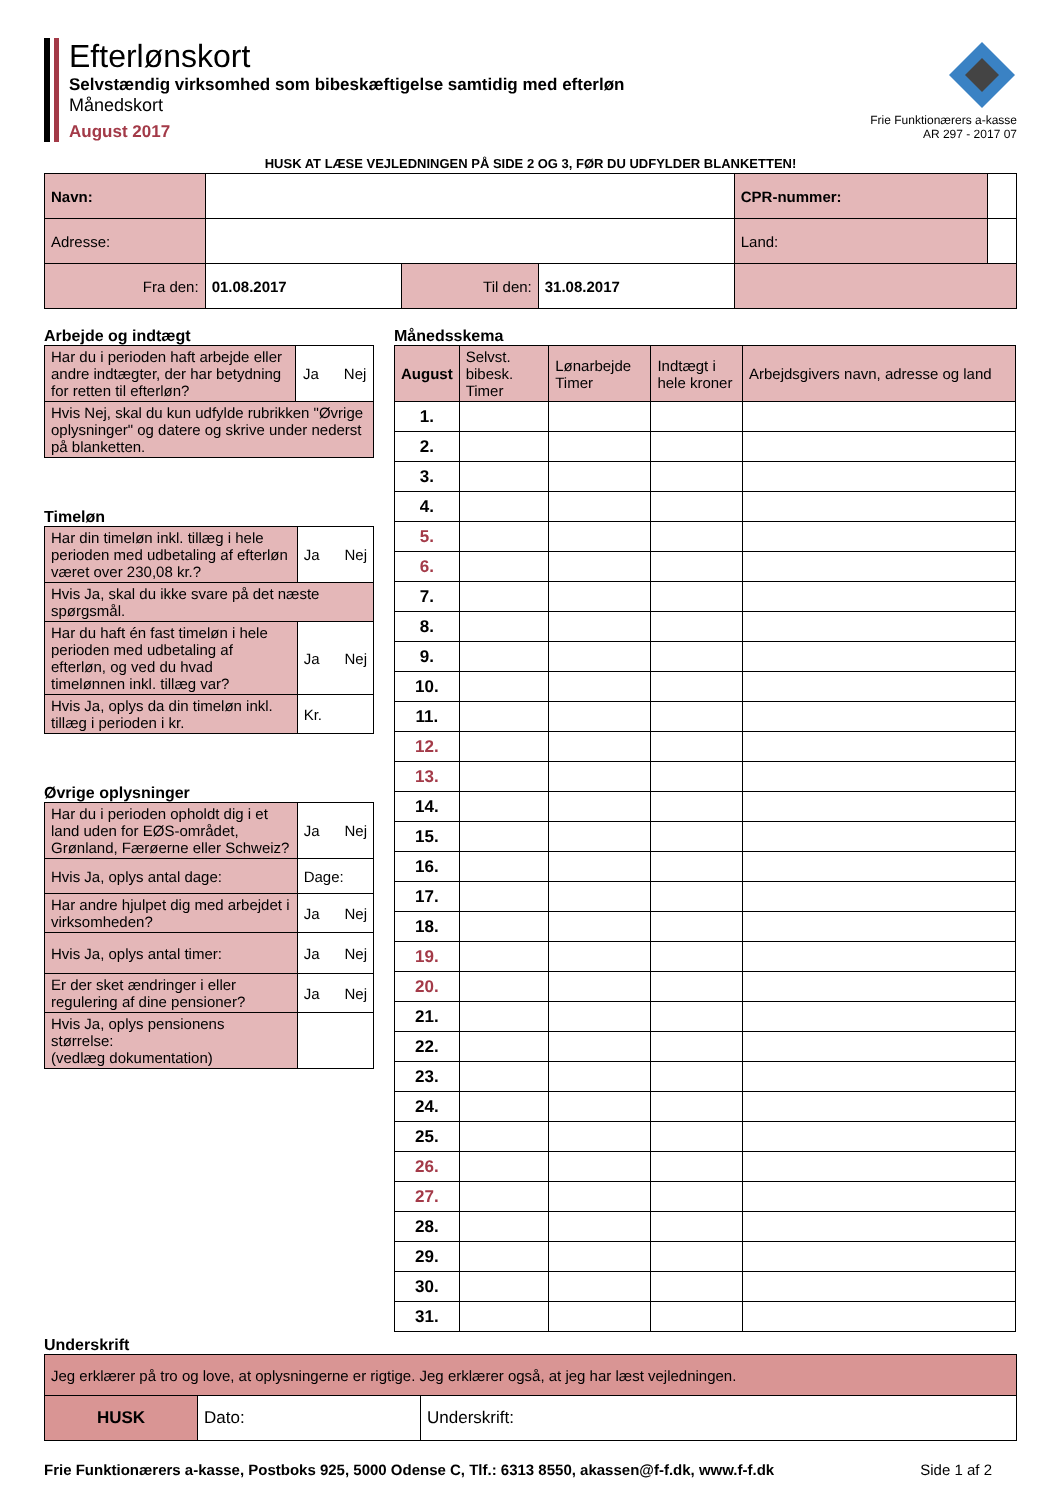Efterlønskort
Selvstændig virksomhed som bibeskæftigelse samtidig med efterløn
Månedskort
August 2017
Frie Funktionærers a-kasse
AR 297 - 2017 07
HUSK AT LÆSE VEJLEDNINGEN PÅ SIDE 2 OG 3, FØR DU UDFYLDER BLANKETTEN!
| Navn: | | | | CPR-nummer: | |
| Adresse: | | | | Land: | |
| Fra den: | 01.08.2017 | Til den: | 31.08.2017 | | |
Arbejde og indtægt
| Har du i perioden haft arbejde eller andre indtægter, der har betydning for retten til efterløn? | Ja Nej |
| Hvis Nej, skal du kun udfylde rubrikken "Øvrige oplysninger" og datere og skrive under nederst på blanketten. | |
Timeløn
| Har din timeløn inkl. tillæg i hele perioden med udbetaling af efterløn været over 230,08 kr.? | Ja Nej |
| Hvis Ja, skal du ikke svare på det næste spørgsmål. | |
| Har du haft én fast timeløn i hele perioden med udbetaling af efterløn, og ved du hvad timelønnen inkl. tillæg var? | Ja Nej |
| Hvis Ja, oplys da din timeløn inkl. tillæg i perioden i kr. | Kr. |
Øvrige oplysninger
| Har du i perioden opholdt dig i et land uden for EØS-området, Grønland, Færøerne eller Schweiz? | Ja Nej |
| Hvis Ja, oplys antal dage: | Dage: |
| Har andre hjulpet dig med arbejdet i virksomheden? | Ja Nej |
| Hvis Ja, oplys antal timer: | Ja Nej |
| Er der sket ændringer i eller regulering af dine pensioner? | Ja Nej |
| Hvis Ja, oplys pensionens størrelse: (vedlæg dokumentation) | |
Månedsskema
| August | Selvst. bibesk. Timer | Lønarbejde Timer | Indtægt i hele kroner | Arbejdsgivers navn, adresse og land |
| 1. | | | | |
| 2. | | | | |
| 3. | | | | |
| 4. | | | | |
| 5. | | | | |
| 6. | | | | |
| 7. | | | | |
| 8. | | | | |
| 9. | | | | |
| 10. | | | | |
| 11. | | | | |
| 12. | | | | |
| 13. | | | | |
| 14. | | | | |
| 15. | | | | |
| 16. | | | | |
| 17. | | | | |
| 18. | | | | |
| 19. | | | | |
| 20. | | | | |
| 21. | | | | |
| 22. | | | | |
| 23. | | | | |
| 24. | | | | |
| 25. | | | | |
| 26. | | | | |
| 27. | | | | |
| 28. | | | | |
| 29. | | | | |
| 30. | | | | |
| 31. | | | | |
Underskrift
| Jeg erklærer på tro og love, at oplysningerne er rigtige. Jeg erklærer også, at jeg har læst vejledningen. | | |
| HUSK | Dato: | Underskrift: |
Frie Funktionærers a-kasse, Postboks 925, 5000 Odense C, Tlf.: 6313 8550, akassen@f-f.dk, www.f-f.dk Side 1 af 2